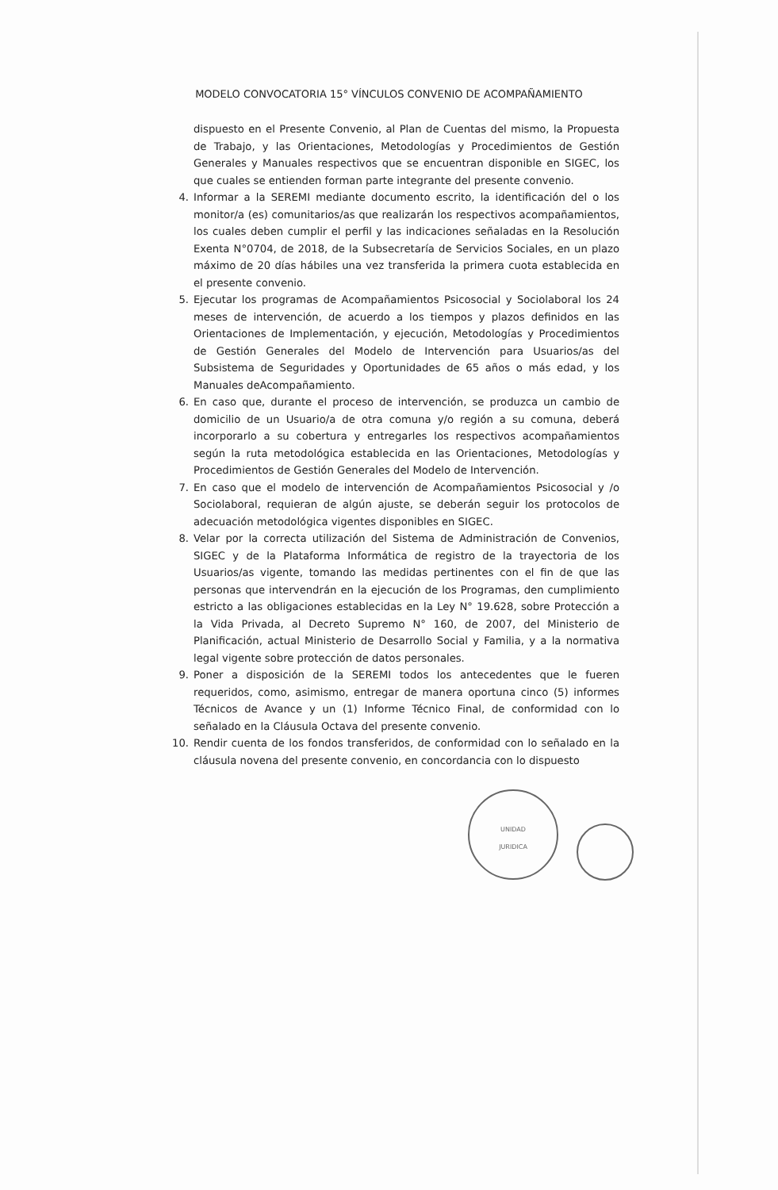MODELO CONVOCATORIA 15° VÍNCULOS CONVENIO DE ACOMPAÑAMIENTO
dispuesto en el Presente Convenio, al Plan de Cuentas del mismo, la Propuesta de Trabajo, y las Orientaciones, Metodologías y Procedimientos de Gestión Generales y Manuales respectivos que se encuentran disponible en SIGEC, los que cuales se entienden forman parte integrante del presente convenio.
4. Informar a la SEREMI mediante documento escrito, la identificación del o los monitor/a (es) comunitarios/as que realizarán los respectivos acompañamientos, los cuales deben cumplir el perfil y las indicaciones señaladas en la Resolución Exenta N°0704, de 2018, de la Subsecretaría de Servicios Sociales, en un plazo máximo de 20 días hábiles una vez transferida la primera cuota establecida en el presente convenio.
5. Ejecutar los programas de Acompañamientos Psicosocial y Sociolaboral los 24 meses de intervención, de acuerdo a los tiempos y plazos definidos en las Orientaciones de Implementación, y ejecución, Metodologías y Procedimientos de Gestión Generales del Modelo de Intervención para Usuarios/as del Subsistema de Seguridades y Oportunidades de 65 años o más edad, y los Manuales deAcompañamiento.
6. En caso que, durante el proceso de intervención, se produzca un cambio de domicilio de un Usuario/a de otra comuna y/o región a su comuna, deberá incorporarlo a su cobertura y entregarles los respectivos acompañamientos según la ruta metodológica establecida en las Orientaciones, Metodologías y Procedimientos de Gestión Generales del Modelo de Intervención.
7. En caso que el modelo de intervención de Acompañamientos Psicosocial y /o Sociolaboral, requieran de algún ajuste, se deberán seguir los protocolos de adecuación metodológica vigentes disponibles en SIGEC.
8. Velar por la correcta utilización del Sistema de Administración de Convenios, SIGEC y de la Plataforma Informática de registro de la trayectoria de los Usuarios/as vigente, tomando las medidas pertinentes con el fin de que las personas que intervendrán en la ejecución de los Programas, den cumplimiento estricto a las obligaciones establecidas en la Ley N° 19.628, sobre Protección a la Vida Privada, al Decreto Supremo N° 160, de 2007, del Ministerio de Planificación, actual Ministerio de Desarrollo Social y Familia, y a la normativa legal vigente sobre protección de datos personales.
9. Poner a disposición de la SEREMI todos los antecedentes que le fueren requeridos, como, asimismo, entregar de manera oportuna cinco (5) informes Técnicos de Avance y un (1) Informe Técnico Final, de conformidad con lo señalado en la Cláusula Octava del presente convenio.
10. Rendir cuenta de los fondos transferidos, de conformidad con lo señalado en la cláusula novena del presente convenio, en concordancia con lo dispuesto
UNIDAD
JURIDICA